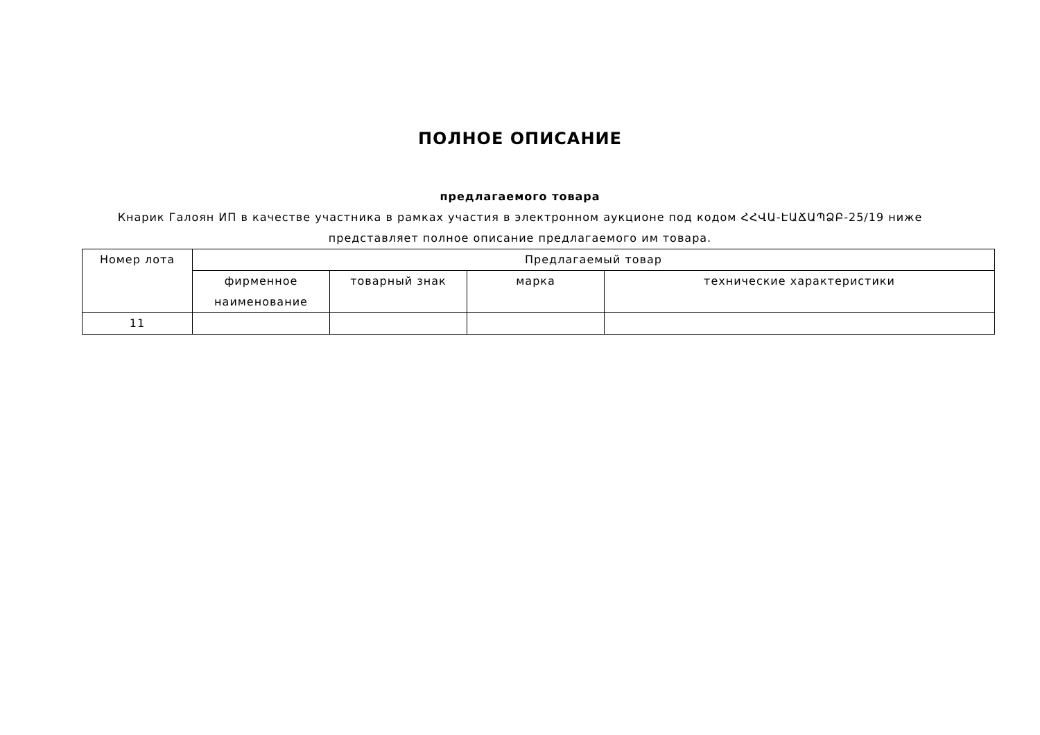ПОЛНОЕ ОПИСАНИЕ
предлагаемого товара
Кнарик Галоян ИП в качестве участника в рамках участия в электронном аукционе под кодом ՀՀՎԱ-ԷԱՃԱՊՁԲ-25/19 ниже
представляет полное описание предлагаемого им товара.
| Номер лота | Предлагаемый товар | | | |
| --- | --- | --- | --- | --- |
| | фирменное наименование | товарный знак | марка | технические характеристики |
| 11 | | | | |